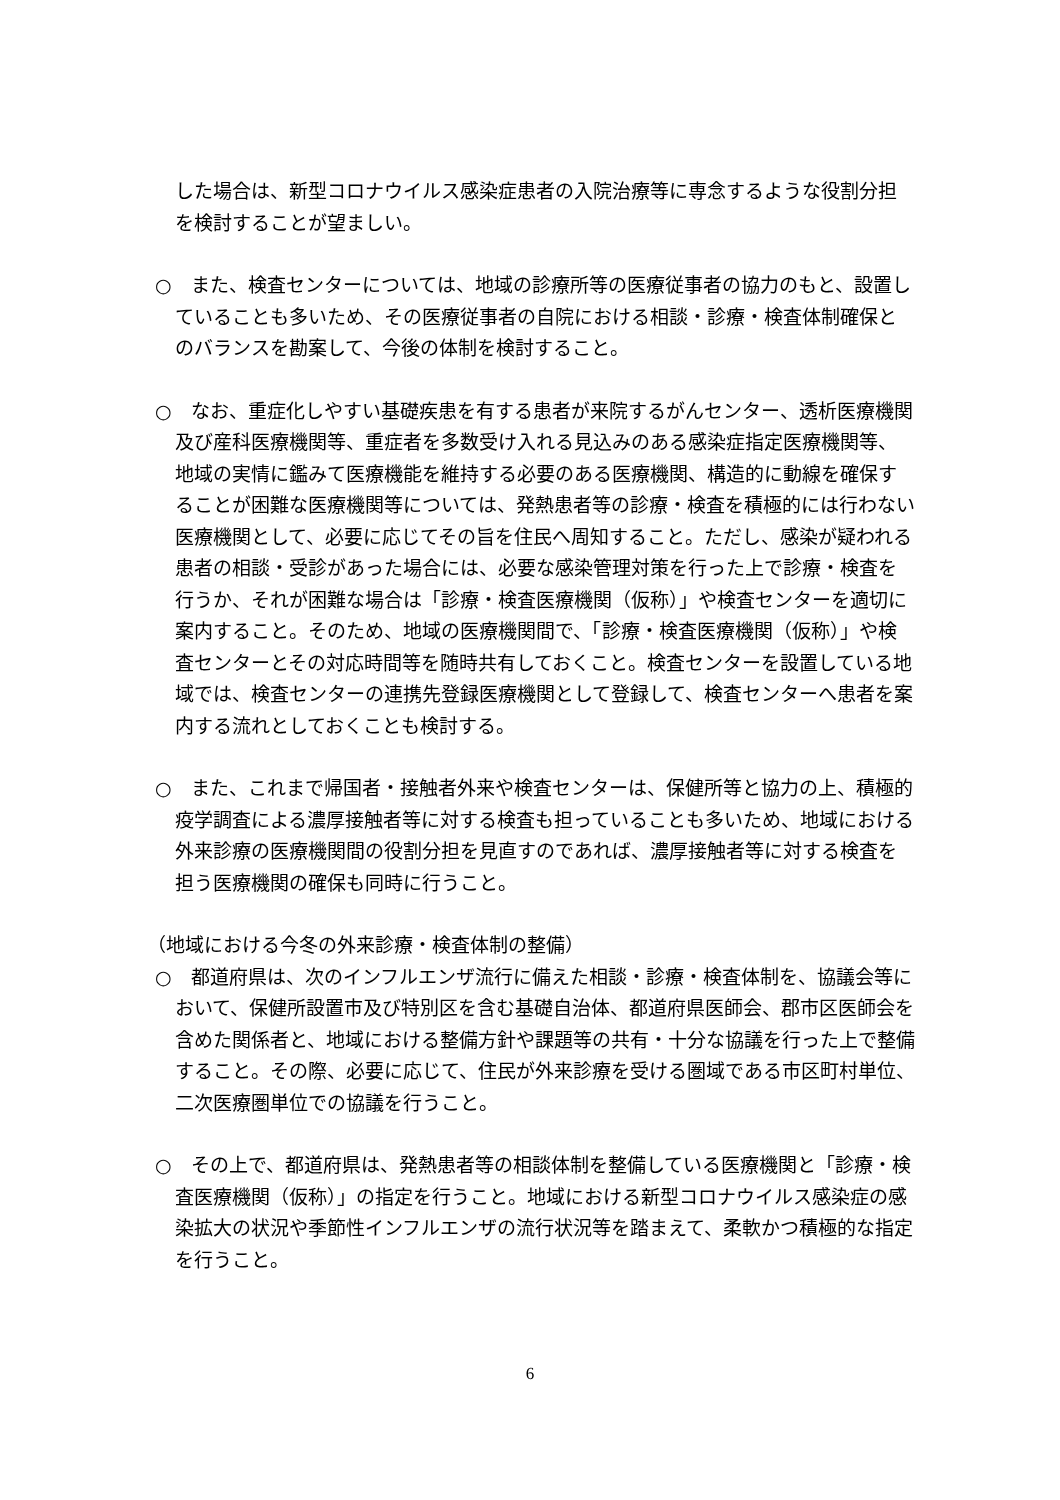した場合は、新型コロナウイルス感染症患者の入院治療等に専念するような役割分担を検討することが望ましい。
○　また、検査センターについては、地域の診療所等の医療従事者の協力のもと、設置していることも多いため、その医療従事者の自院における相談・診療・検査体制確保とのバランスを勘案して、今後の体制を検討すること。
○　なお、重症化しやすい基礎疾患を有する患者が来院するがんセンター、透析医療機関及び産科医療機関等、重症者を多数受け入れる見込みのある感染症指定医療機関等、地域の実情に鑑みて医療機能を維持する必要のある医療機関、構造的に動線を確保することが困難な医療機関等については、発熱患者等の診療・検査を積極的には行わない医療機関として、必要に応じてその旨を住民へ周知すること。ただし、感染が疑われる患者の相談・受診があった場合には、必要な感染管理対策を行った上で診療・検査を行うか、それが困難な場合は「診療・検査医療機関（仮称）」や検査センターを適切に案内すること。そのため、地域の医療機関間で、「診療・検査医療機関（仮称）」や検査センターとその対応時間等を随時共有しておくこと。検査センターを設置している地域では、検査センターの連携先登録医療機関として登録して、検査センターへ患者を案内する流れとしておくことも検討する。
○　また、これまで帰国者・接触者外来や検査センターは、保健所等と協力の上、積極的疫学調査による濃厚接触者等に対する検査も担っていることも多いため、地域における外来診療の医療機関間の役割分担を見直すのであれば、濃厚接触者等に対する検査を担う医療機関の確保も同時に行うこと。
（地域における今冬の外来診療・検査体制の整備）
○　都道府県は、次のインフルエンザ流行に備えた相談・診療・検査体制を、協議会等において、保健所設置市及び特別区を含む基礎自治体、都道府県医師会、郡市区医師会を含めた関係者と、地域における整備方針や課題等の共有・十分な協議を行った上で整備すること。その際、必要に応じて、住民が外来診療を受ける圏域である市区町村単位、二次医療圏単位での協議を行うこと。
○　その上で、都道府県は、発熱患者等の相談体制を整備している医療機関と「診療・検査医療機関（仮称）」の指定を行うこと。地域における新型コロナウイルス感染症の感染拡大の状況や季節性インフルエンザの流行状況等を踏まえて、柔軟かつ積極的な指定を行うこと。
6